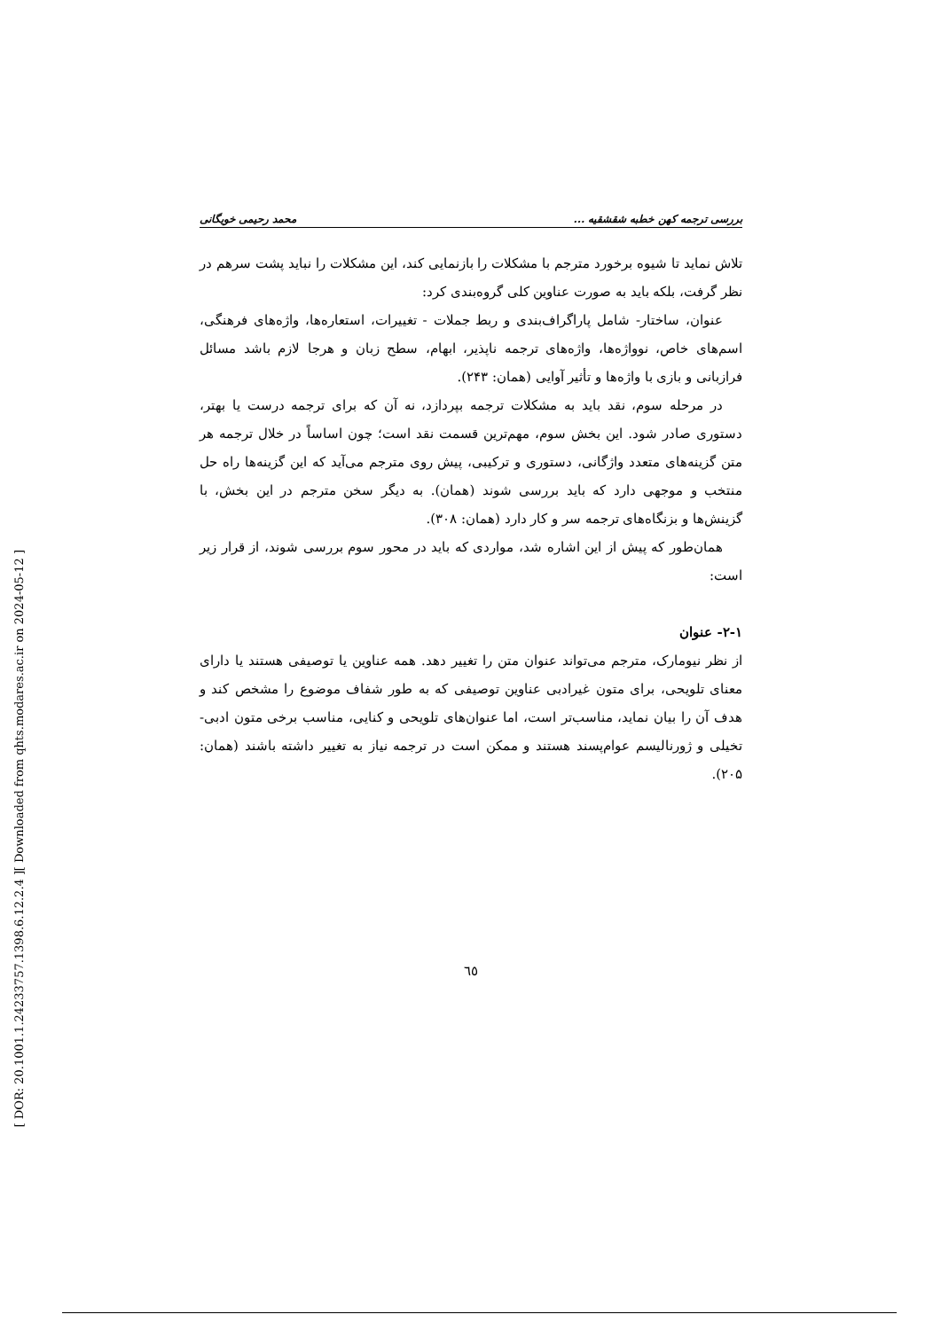[ Downloaded from qhts.modares.ac.ir on 2024-05-12 ]
[ DOR: 20.1001.1.24233757.1398.6.12.2.4 ]
بررسی ترجمه کهن خطبه شقشقیه ... محمد رحیمی خویگانی
تلاش نماید تا شیوه برخورد مترجم با مشکلات را بازنمایی کند، این مشکلات را نباید پشت سرهم در نظر گرفت، بلکه باید به صورت عناوین کلی گروه‌بندی کرد:
عنوان، ساختار- شامل پاراگراف‌بندی و ربط جملات - تغییرات، استعاره‌ها، واژه‌های فرهنگی، اسم‌های خاص، نوواژه‌ها، واژه‌های ترجمه ناپذیر، ابهام، سطح زبان و هرجا لازم باشد مسائل فرازبانی و بازی با واژه‌ها و تأثیر آوایی (همان: ۲۴۳).
در مرحله سوم، نقد باید به مشکلات ترجمه بپردازد، نه آن که برای ترجمه درست یا بهتر، دستوری صادر شود. این بخش سوم، مهم‌ترین قسمت نقد است؛ چون اساساً در خلال ترجمه هر متن گزینه‌های متعدد واژگانی، دستوری و ترکیبی، پیش روی مترجم می‌آید که این گزینه‌ها راه حل منتخب و موجهی دارد که باید بررسی شوند (همان). به دیگر سخن مترجم در این بخش، با گزینش‌ها و بزنگاه‌های ترجمه سر و کار دارد (همان: ۳۰۸).
همان‌طور که پیش از این اشاره شد، مواردی که باید در محور سوم بررسی شوند، از قرار زیر است:
۲-۱- عنوان
از نظر نیومارک، مترجم می‌تواند عنوان متن را تغییر دهد. همه عناوین یا توصیفی هستند یا دارای معنای تلویحی، برای متون غیرادبی عناوین توصیفی که به طور شفاف موضوع را مشخص کند و هدف آن را بیان نماید، مناسب‌تر است، اما عنوان‌های تلویحی و کنایی، مناسب برخی متون ادبی- تخیلی و ژورنالیسم عوام‌پسند هستند و ممکن است در ترجمه نیاز به تغییر داشته باشند (همان: ۲۰۵).
٦٥